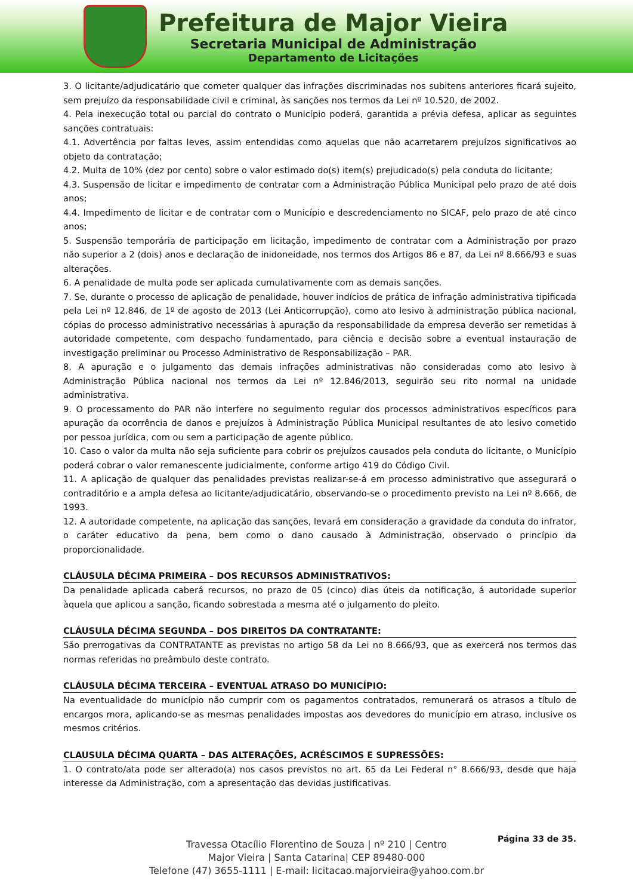Prefeitura de Major Vieira
Secretaria Municipal de Administração
Departamento de Licitações
3. O licitante/adjudicatário que cometer qualquer das infrações discriminadas nos subitens anteriores ficará sujeito, sem prejuízo da responsabilidade civil e criminal, às sanções nos termos da Lei nº 10.520, de 2002.
4. Pela inexecução total ou parcial do contrato o Município poderá, garantida a prévia defesa, aplicar as seguintes sanções contratuais:
4.1. Advertência por faltas leves, assim entendidas como aquelas que não acarretarem prejuízos significativos ao objeto da contratação;
4.2. Multa de 10% (dez por cento) sobre o valor estimado do(s) item(s) prejudicado(s) pela conduta do licitante;
4.3. Suspensão de licitar e impedimento de contratar com a Administração Pública Municipal pelo prazo de até dois anos;
4.4. Impedimento de licitar e de contratar com o Município e descredenciamento no SICAF, pelo prazo de até cinco anos;
5. Suspensão temporária de participação em licitação, impedimento de contratar com a Administração por prazo não superior a 2 (dois) anos e declaração de inidoneidade, nos termos dos Artigos 86 e 87, da Lei nº 8.666/93 e suas alterações.
6. A penalidade de multa pode ser aplicada cumulativamente com as demais sanções.
7. Se, durante o processo de aplicação de penalidade, houver indícios de prática de infração administrativa tipificada pela Lei nº 12.846, de 1º de agosto de 2013 (Lei Anticorrupção), como ato lesivo à administração pública nacional, cópias do processo administrativo necessárias à apuração da responsabilidade da empresa deverão ser remetidas à autoridade competente, com despacho fundamentado, para ciência e decisão sobre a eventual instauração de investigação preliminar ou Processo Administrativo de Responsabilização – PAR.
8. A apuração e o julgamento das demais infrações administrativas não consideradas como ato lesivo à Administração Pública nacional nos termos da Lei nº 12.846/2013, seguirão seu rito normal na unidade administrativa.
9. O processamento do PAR não interfere no seguimento regular dos processos administrativos específicos para apuração da ocorrência de danos e prejuízos à Administração Pública Municipal resultantes de ato lesivo cometido por pessoa jurídica, com ou sem a participação de agente público.
10. Caso o valor da multa não seja suficiente para cobrir os prejuízos causados pela conduta do licitante, o Município poderá cobrar o valor remanescente judicialmente, conforme artigo 419 do Código Civil.
11. A aplicação de qualquer das penalidades previstas realizar-se-á em processo administrativo que assegurará o contraditório e a ampla defesa ao licitante/adjudicatário, observando-se o procedimento previsto na Lei nº 8.666, de 1993.
12. A autoridade competente, na aplicação das sanções, levará em consideração a gravidade da conduta do infrator, o caráter educativo da pena, bem como o dano causado à Administração, observado o princípio da proporcionalidade.
CLÁUSULA DÉCIMA PRIMEIRA – DOS RECURSOS ADMINISTRATIVOS:
Da penalidade aplicada caberá recursos, no prazo de 05 (cinco) dias úteis da notificação, á autoridade superior àquela que aplicou a sanção, ficando sobrestada a mesma até o julgamento do pleito.
CLÁUSULA DÉCIMA SEGUNDA – DOS DIREITOS DA CONTRATANTE:
São prerrogativas da CONTRATANTE as previstas no artigo 58 da Lei no 8.666/93, que as exercerá nos termos das normas referidas no preâmbulo deste contrato.
CLÁUSULA DÉCIMA TERCEIRA – EVENTUAL ATRASO DO MUNICÍPIO:
Na eventualidade do município não cumprir com os pagamentos contratados, remunerará os atrasos a título de encargos mora, aplicando-se as mesmas penalidades impostas aos devedores do município em atraso, inclusive os mesmos critérios.
CLAUSULA DÉCIMA QUARTA – DAS ALTERAÇÕES, ACRÉSCIMOS E SUPRESSÕES:
1. O contrato/ata pode ser alterado(a) nos casos previstos no art. 65 da Lei Federal n° 8.666/93, desde que haja interesse da Administração, com a apresentação das devidas justificativas.
Página 33 de 35.
Travessa Otacílio Florentino de Souza | nº 210 | Centro
Major Vieira | Santa Catarina| CEP 89480-000
Telefone (47) 3655-1111 | E-mail: licitacao.majorvieira@yahoo.com.br